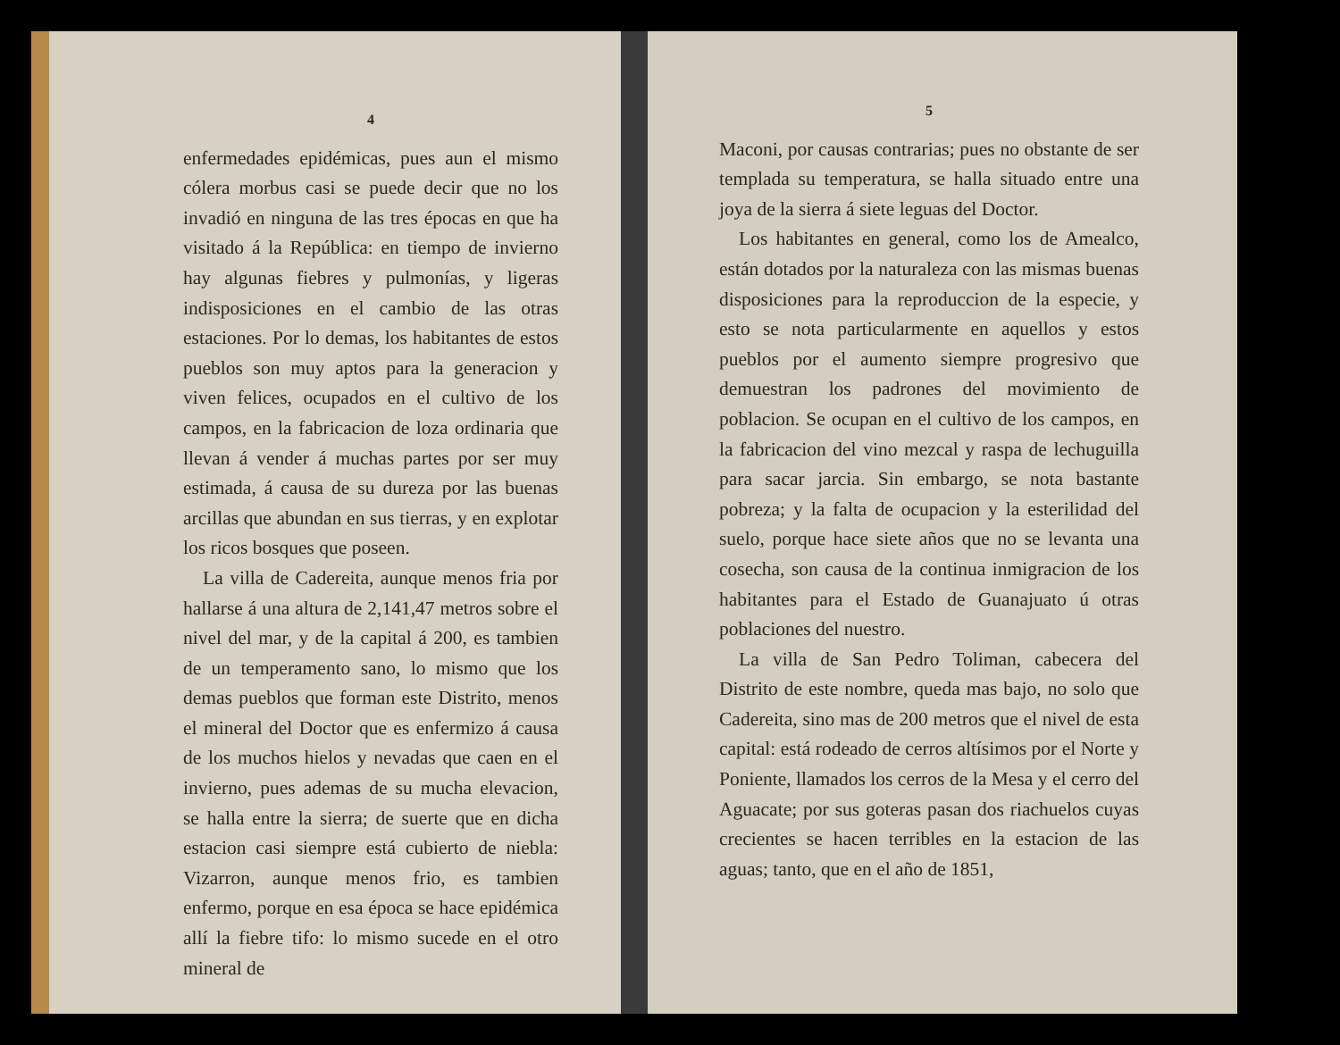4
enfermedades epidémicas, pues aun el mismo cólera morbus casi se puede decir que no los invadió en ninguna de las tres épocas en que ha visitado á la República: en tiempo de invierno hay algunas fiebres y pulmonías, y ligeras indisposiciones en el cambio de las otras estaciones. Por lo demas, los habitantes de estos pueblos son muy aptos para la generacion y viven felices, ocupados en el cultivo de los campos, en la fabricacion de loza ordinaria que llevan á vender á muchas partes por ser muy estimada, á causa de su dureza por las buenas arcillas que abundan en sus tierras, y en explotar los ricos bosques que poseen.
La villa de Cadereita, aunque menos fria por hallarse á una altura de 2,141,47 metros sobre el nivel del mar, y de la capital á 200, es tambien de un temperamento sano, lo mismo que los demas pueblos que forman este Distrito, menos el mineral del Doctor que es enfermizo á causa de los muchos hielos y nevadas que caen en el invierno, pues ademas de su mucha elevacion, se halla entre la sierra; de suerte que en dicha estacion casi siempre está cubierto de niebla: Vizarron, aunque menos frio, es tambien enfermo, porque en esa época se hace epidémica allí la fiebre tifo: lo mismo sucede en el otro mineral de
5
Maconi, por causas contrarias; pues no obstante de ser templada su temperatura, se halla situado entre una joya de la sierra á siete leguas del Doctor.
Los habitantes en general, como los de Amealco, están dotados por la naturaleza con las mismas buenas disposiciones para la reproduccion de la especie, y esto se nota particularmente en aquellos y estos pueblos por el aumento siempre progresivo que demuestran los padrones del movimiento de poblacion. Se ocupan en el cultivo de los campos, en la fabricacion del vino mezcal y raspa de lechuguilla para sacar jarcia. Sin embargo, se nota bastante pobreza; y la falta de ocupacion y la esterilidad del suelo, porque hace siete años que no se levanta una cosecha, son causa de la continua inmigracion de los habitantes para el Estado de Guanajuato ú otras poblaciones del nuestro.
La villa de San Pedro Toliman, cabecera del Distrito de este nombre, queda mas bajo, no solo que Cadereita, sino mas de 200 metros que el nivel de esta capital: está rodeado de cerros altísimos por el Norte y Poniente, llamados los cerros de la Mesa y el cerro del Aguacate; por sus goteras pasan dos riachuelos cuyas crecientes se hacen terribles en la estacion de las aguas; tanto, que en el año de 1851,